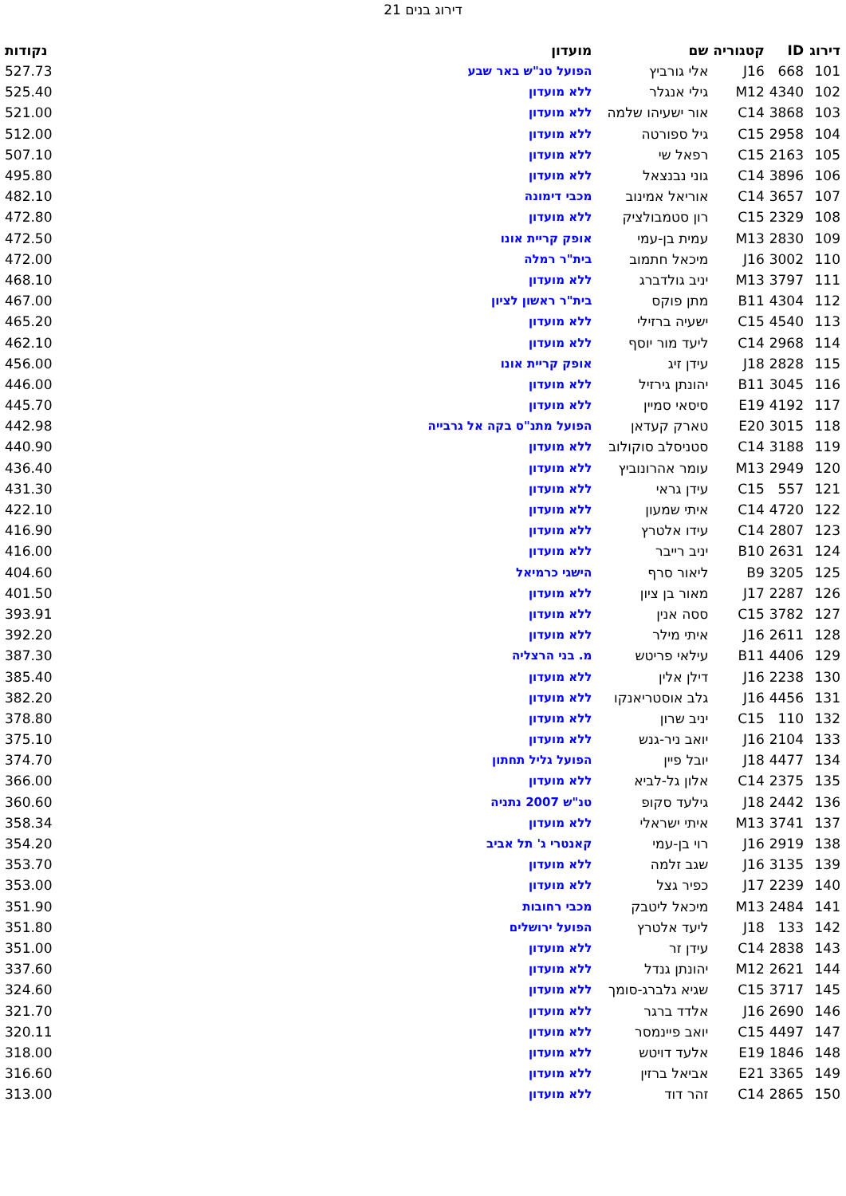דירוג בנים 21
| דירוג | ID | קטגוריה | שם | מועדון | נקודות |
| --- | --- | --- | --- | --- | --- |
| 101 | 668 | J16 | אלי גורביץ | הפועל טנ"ש באר שבע | 527.73 |
| 102 | 4340 | M12 | גילי אנגלר | ללא מועדון | 525.40 |
| 103 | 3868 | C14 | אור ישעיהו שלמה | ללא מועדון | 521.00 |
| 104 | 2958 | C15 | גיל ספורטה | ללא מועדון | 512.00 |
| 105 | 2163 | C15 | רפאל שי | ללא מועדון | 507.10 |
| 106 | 3896 | C14 | גוני נבנצאל | ללא מועדון | 495.80 |
| 107 | 3657 | C14 | אוריאל אמינוב | מכבי דימונה | 482.10 |
| 108 | 2329 | C15 | רון סטמבולציק | ללא מועדון | 472.80 |
| 109 | 2830 | M13 | עמית בן-עמי | אופק קריית אונו | 472.50 |
| 110 | 3002 | J16 | מיכאל חתמוב | בית"ר רמלה | 472.00 |
| 111 | 3797 | M13 | יניב גולדברג | ללא מועדון | 468.10 |
| 112 | 4304 | B11 | מתן פוקס | בית"ר ראשון לציון | 467.00 |
| 113 | 4540 | C15 | ישעיה ברזילי | ללא מועדון | 465.20 |
| 114 | 2968 | C14 | ליעד מור יוסף | ללא מועדון | 462.10 |
| 115 | 2828 | J18 | עידן זיג | אופק קריית אונו | 456.00 |
| 116 | 3045 | B11 | יהונתן גירזיל | ללא מועדון | 446.00 |
| 117 | 4192 | E19 | סיסאי סמיין | ללא מועדון | 445.70 |
| 118 | 3015 | E20 | טארק קעדאן | הפועל מתנ"ס בקה אל גרבייה | 442.98 |
| 119 | 3188 | C14 | סטניסלב סוקולוב | ללא מועדון | 440.90 |
| 120 | 2949 | M13 | עומר אהרונוביץ | ללא מועדון | 436.40 |
| 121 | 557 | C15 | עידן גראי | ללא מועדון | 431.30 |
| 122 | 4720 | C14 | איתי שמעון | ללא מועדון | 422.10 |
| 123 | 2807 | C14 | עידו אלטרץ | ללא מועדון | 416.90 |
| 124 | 2631 | B10 | יניב רייבר | ללא מועדון | 416.00 |
| 125 | 3205 | B9 | ליאור סרף | הישגי כרמיאל | 404.60 |
| 126 | 2287 | J17 | מאור בן ציון | ללא מועדון | 401.50 |
| 127 | 3782 | C15 | ססה אנין | ללא מועדון | 393.91 |
| 128 | 2611 | J16 | איתי מילר | ללא מועדון | 392.20 |
| 129 | 4406 | B11 | עילאי פריטש | מ. בני הרצליה | 387.30 |
| 130 | 2238 | J16 | דילן אלין | ללא מועדון | 385.40 |
| 131 | 4456 | J16 | גלב אוסטריאנקו | ללא מועדון | 382.20 |
| 132 | 110 | C15 | יניב שרון | ללא מועדון | 378.80 |
| 133 | 2104 | J16 | יואב ניר-גנש | ללא מועדון | 375.10 |
| 134 | 4477 | J18 | יובל פיין | הפועל גליל תחתון | 374.70 |
| 135 | 2375 | C14 | אלון גל-לביא | ללא מועדון | 366.00 |
| 136 | 2442 | J18 | גילעד סקופ | טנ"ש 2007 נתניה | 360.60 |
| 137 | 3741 | M13 | איתי ישראלי | ללא מועדון | 358.34 |
| 138 | 2919 | J16 | רוי בן-עמי | קאנטרי ג' תל אביב | 354.20 |
| 139 | 3135 | J16 | שגב זלמה | ללא מועדון | 353.70 |
| 140 | 2239 | J17 | כפיר גצל | ללא מועדון | 353.00 |
| 141 | 2484 | M13 | מיכאל ליטבק | מכבי רחובות | 351.90 |
| 142 | 133 | J18 | ליעד אלטרץ | הפועל ירושלים | 351.80 |
| 143 | 2838 | C14 | עידן זר | ללא מועדון | 351.00 |
| 144 | 2621 | M12 | יהונתן גנדל | ללא מועדון | 337.60 |
| 145 | 3717 | C15 | שגיא גלברג-סומך | ללא מועדון | 324.60 |
| 146 | 2690 | J16 | אלדד ברגר | ללא מועדון | 321.70 |
| 147 | 4497 | C15 | יואב פיינמסר | ללא מועדון | 320.11 |
| 148 | 1846 | E19 | אלעד דויטש | ללא מועדון | 318.00 |
| 149 | 3365 | E21 | אביאל ברזין | ללא מועדון | 316.60 |
| 150 | 2865 | C14 | זהר דוד | ללא מועדון | 313.00 |